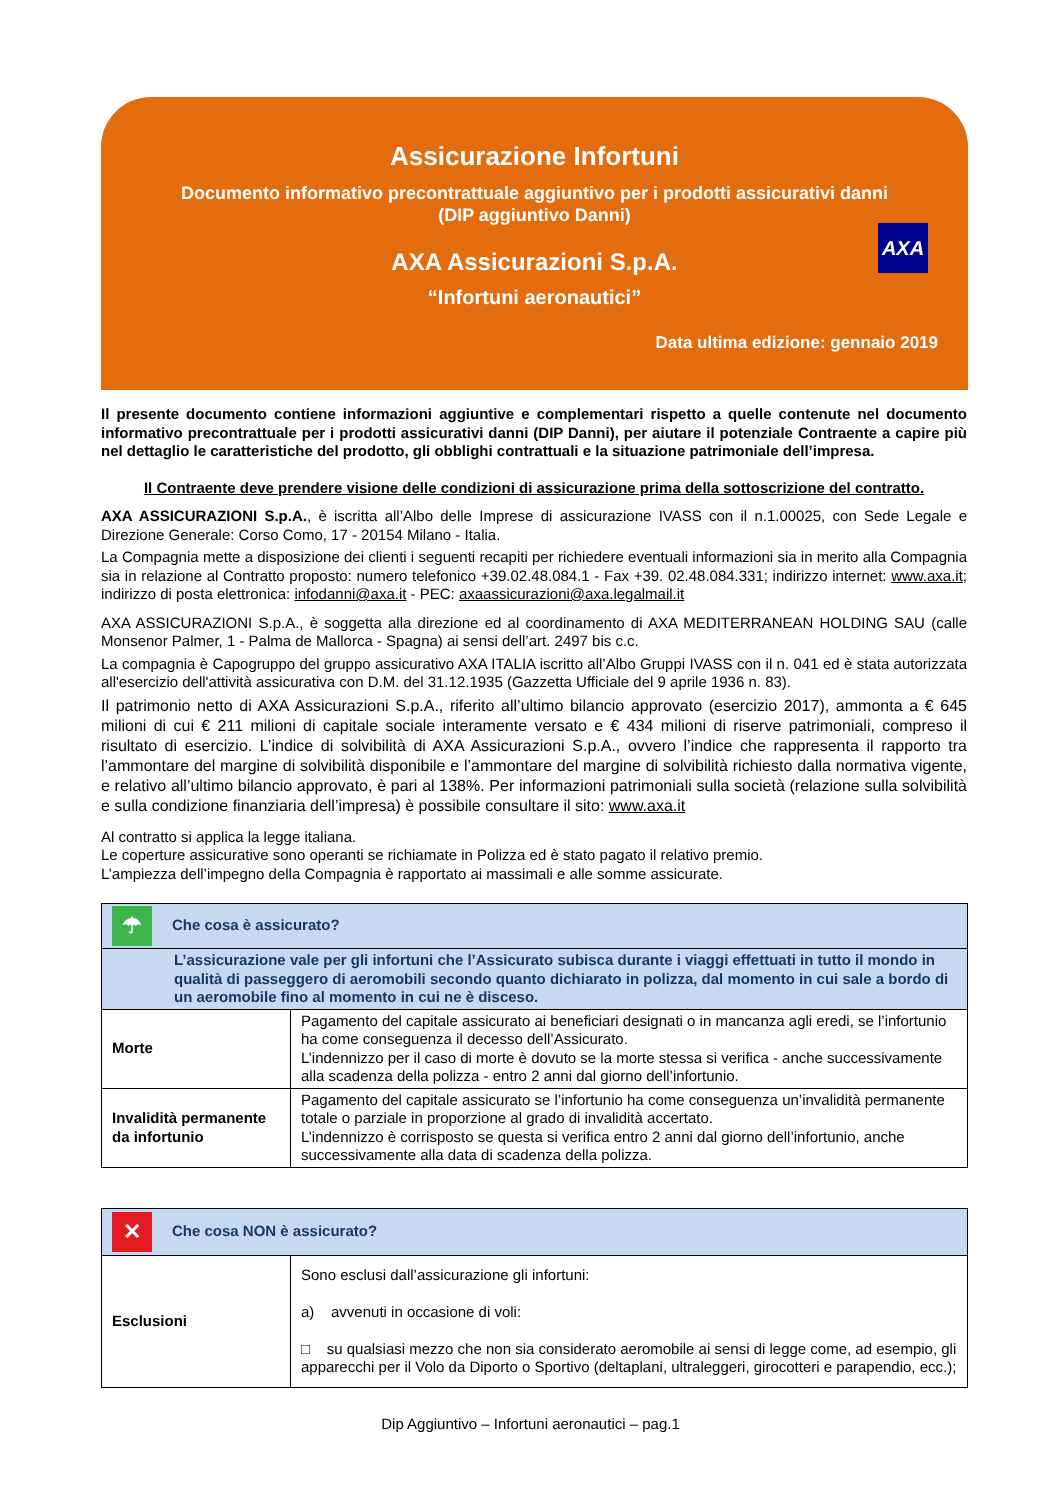Assicurazione Infortuni
Documento informativo precontrattuale aggiuntivo per i prodotti assicurativi danni
(DIP aggiuntivo Danni)
AXA Assicurazioni S.p.A.
“Infortuni aeronautici”
Data ultima edizione: gennaio 2019
AXA
Il presente documento contiene informazioni aggiuntive e complementari rispetto a quelle contenute nel documento informativo precontrattuale per i prodotti assicurativi danni (DIP Danni), per aiutare il potenziale Contraente a capire più nel dettaglio le caratteristiche del prodotto, gli obblighi contrattuali e la situazione patrimoniale dell’impresa.
Il Contraente deve prendere visione delle condizioni di assicurazione prima della sottoscrizione del contratto.
AXA ASSICURAZIONI S.p.A., è iscritta all’Albo delle Imprese di assicurazione IVASS con il n.1.00025, con Sede Legale e Direzione Generale: Corso Como, 17 - 20154 Milano - Italia.
La Compagnia mette a disposizione dei clienti i seguenti recapiti per richiedere eventuali informazioni sia in merito alla Compagnia sia in relazione al Contratto proposto: numero telefonico +39.02.48.084.1 - Fax +39. 02.48.084.331; indirizzo internet: www.axa.it; indirizzo di posta elettronica: infodanni@axa.it - PEC: axaassicurazioni@axa.legalmail.it
AXA ASSICURAZIONI S.p.A., è soggetta alla direzione ed al coordinamento di AXA MEDITERRANEAN HOLDING SAU (calle Monsenor Palmer, 1 - Palma de Mallorca - Spagna) ai sensi dell’art. 2497 bis c.c.
La compagnia è Capogruppo del gruppo assicurativo AXA ITALIA iscritto all’Albo Gruppi IVASS con il n. 041 ed è stata autorizzata all'esercizio dell'attività assicurativa con D.M. del 31.12.1935 (Gazzetta Ufficiale del 9 aprile 1936 n. 83).
Il patrimonio netto di AXA Assicurazioni S.p.A., riferito all’ultimo bilancio approvato (esercizio 2017), ammonta a € 645 milioni di cui € 211 milioni di capitale sociale interamente versato e € 434 milioni di riserve patrimoniali, compreso il risultato di esercizio. L’indice di solvibilità di AXA Assicurazioni S.p.A., ovvero l’indice che rappresenta il rapporto tra l’ammontare del margine di solvibilità disponibile e l’ammontare del margine di solvibilità richiesto dalla normativa vigente, e relativo all’ultimo bilancio approvato, è pari al 138%. Per informazioni patrimoniali sulla società (relazione sulla solvibilità e sulla condizione finanziaria dell’impresa) è possibile consultare il sito: www.axa.it
Al contratto si applica la legge italiana.
Le coperture assicurative sono operanti se richiamate in Polizza ed è stato pagato il relativo premio.
L’ampiezza dell’impegno della Compagnia è rapportato ai massimali e alle somme assicurate.
| ☂ Che cosa è assicurato? | |
| L’assicurazione vale per gli infortuni che l’Assicurato subisca durante i viaggi effettuati in tutto il mondo in qualità di passeggero di aeromobili secondo quanto dichiarato in polizza, dal momento in cui sale a bordo di un aeromobile fino al momento in cui ne è disceso. | |
| Morte | Pagamento del capitale assicurato ai beneficiari designati o in mancanza agli eredi, se l’infortunio ha come conseguenza il decesso dell’Assicurato. L’indennizzo per il caso di morte è dovuto se la morte stessa si verifica - anche successivamente alla scadenza della polizza - entro 2 anni dal giorno dell’infortunio. |
| Invalidità permanente da infortunio | Pagamento del capitale assicurato se l’infortunio ha come conseguenza un’invalidità permanente totale o parziale in proporzione al grado di invalidità accertato. L’indennizzo è corrisposto se questa si verifica entro 2 anni dal giorno dell’infortunio, anche successivamente alla data di scadenza della polizza. |
| ✕ Che cosa NON è assicurato? | |
| Esclusioni | Sono esclusi dall’assicurazione gli infortuni: a) avvenuti in occasione di voli: □ su qualsiasi mezzo che non sia considerato aeromobile ai sensi di legge come, ad esempio, gli apparecchi per il Volo da Diporto o Sportivo (deltaplani, ultraleggeri, girocotteri e parapendio, ecc.); |
Dip Aggiuntivo – Infortuni aeronautici – pag.1